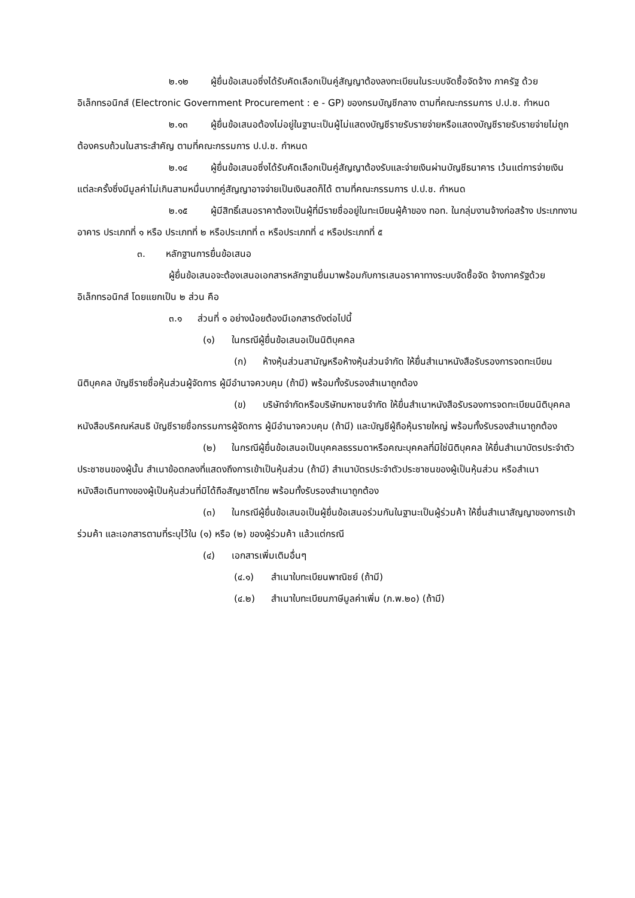๒.๑๒ ผู้ยื่นข้อเสนอซึ่งได้รับคัดเลือกเป็นคู่สัญญาต้องลงทะเบียนในระบบจัดซื้อจัดจ้าง ภาครัฐ ด้วยอิเล็กทรอนิกส์ (Electronic Government Procurement : e - GP) ของกรมบัญชีกลาง ตามที่คณะกรรมการ ป.ป.ช. กำหนด
๒.๑๓ ผู้ยื่นข้อเสนอต้องไม่อยู่ในฐานะเป็นผู้ไม่แสดงบัญชีรายรับรายจ่ายหรือแสดงบัญชีรายรับรายจ่ายไม่ถูกต้องครบถ้วนในสาระสำคัญ ตามที่คณะกรรมการ ป.ป.ช. กำหนด
๒.๑๔ ผู้ยื่นข้อเสนอซึ่งได้รับคัดเลือกเป็นคู่สัญญาต้องรับและจ่ายเงินผ่านบัญชีธนาคาร เว้นแต่การจ่ายเงินแต่ละครั้งซึ่งมีมูลค่าไม่เกินสามหมื่นบาทคู่สัญญาอาจจ่ายเป็นเงินสดก็ได้ ตามที่คณะกรรมการ ป.ป.ช. กำหนด
๒.๑๕ ผู้มีสิทธิ์เสนอราคาต้องเป็นผู้ที่มีรายชื่ออยู่ในทะเบียนผู้ค้าของ ทอท. ในกลุ่มงานจ้างก่อสร้าง ประเภทงานอาคาร ประเภทที่ ๑ หรือ ประเภทที่ ๒ หรือประเภทที่ ๓ หรือประเภทที่ ๔ หรือประเภทที่ ๕
๓. หลักฐานการยื่นข้อเสนอ
ผู้ยื่นข้อเสนอจะต้องเสนอเอกสารหลักฐานยื่นมาพร้อมกับการเสนอราคาทางระบบจัดซื้อจัด จ้างภาครัฐด้วยอิเล็กทรอนิกส์ โดยแยกเป็น ๒ ส่วน คือ
๓.๑ ส่วนที่ ๑ อย่างน้อยต้องมีเอกสารดังต่อไปนี้
(๑) ในกรณีผู้ยื่นข้อเสนอเป็นนิติบุคคล
(ก) ห้างหุ้นส่วนสามัญหรือห้างหุ้นส่วนจำกัด ให้ยื่นสำเนาหนังสือรับรองการจดทะเบียนนิติบุคคล บัญชีรายชื่อหุ้นส่วนผู้จัดการ ผู้มีอำนาจควบคุม (ถ้ามี) พร้อมทั้งรับรองสำเนาถูกต้อง
(ข) บริษัทจำกัดหรือบริษัทมหาชนจำกัด ให้ยื่นสำเนาหนังสือรับรองการจดทะเบียนนิติบุคคล หนังสือบริคณห์สนธิ บัญชีรายชื่อกรรมการผู้จัดการ ผู้มีอำนาจควบคุม (ถ้ามี) และบัญชีผู้ถือหุ้นรายใหญ่ พร้อมทั้งรับรองสำเนาถูกต้อง
(๒) ในกรณีผู้ยื่นข้อเสนอเป็นบุคคลธรรมดาหรือคณะบุคคลที่มิใช่นิติบุคคล ให้ยื่นสำเนาบัตรประจำตัวประชาชนของผู้นั้น สำเนาข้อตกลงที่แสดงถึงการเข้าเป็นหุ้นส่วน (ถ้ามี) สำเนาบัตรประจำตัวประชาชนของผู้เป็นหุ้นส่วน หรือสำเนาหนังสือเดินทางของผู้เป็นหุ้นส่วนที่มิได้ถือสัญชาติไทย พร้อมทั้งรับรองสำเนาถูกต้อง
(๓) ในกรณีผู้ยื่นข้อเสนอเป็นผู้ยื่นข้อเสนอร่วมกันในฐานะเป็นผู้ร่วมค้า ให้ยื่นสำเนาสัญญาของการเข้าร่วมค้า และเอกสารตามที่ระบุไว้ใน (๑) หรือ (๒) ของผู้ร่วมค้า แล้วแต่กรณี
(๔) เอกสารเพิ่มเติมอื่นๆ
(๔.๑) สำเนาใบทะเบียนพาณิชย์ (ถ้ามี)
(๔.๒) สำเนาใบทะเบียนภาษีมูลค่าเพิ่ม (ภ.พ.๒๐) (ถ้ามี)